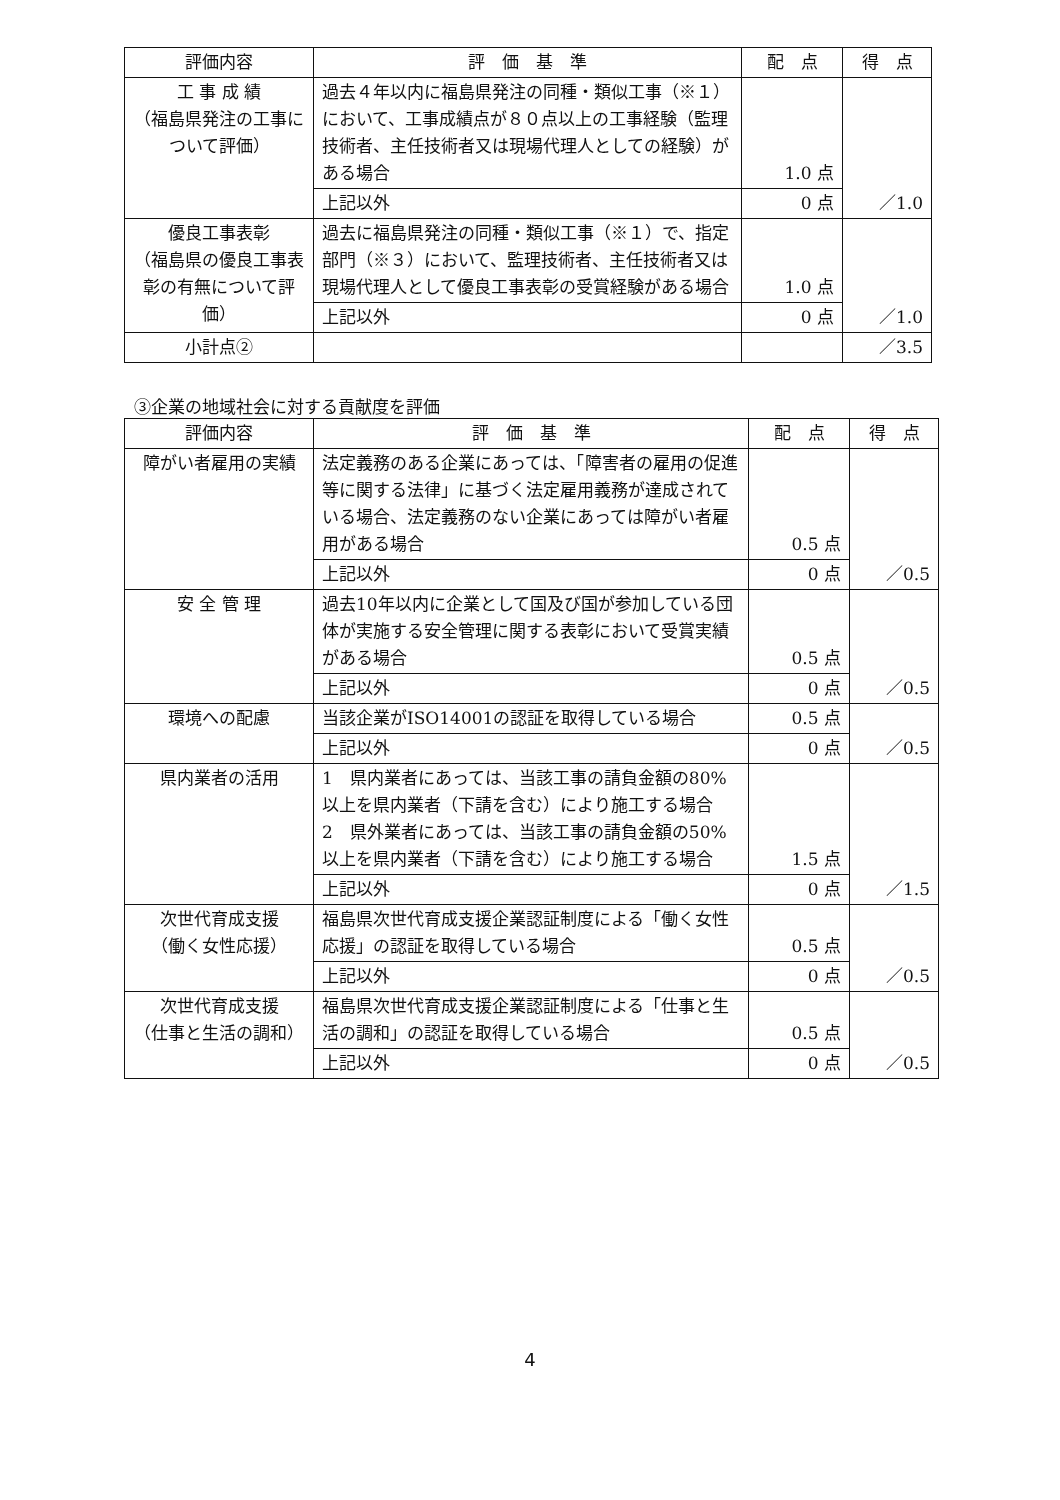| 評価内容 | 評 価 基 準 | 配 点 | 得 点 |
| --- | --- | --- | --- |
| 工 事 成 績 （福島県発注の工事について評価） | 過去４年以内に福島県発注の同種・類似工事（※１）において、工事成績点が８０点以上の工事経験（監理技術者、主任技術者又は現場代理人としての経験）がある場合 | 1.0 点 | ／1.0 |
| | 上記以外 | 0 点 | |
| 優良工事表彰 （福島県の優良工事表彰の有無について評価） | 過去に福島県発注の同種・類似工事（※１）で、指定部門（※３）において、監理技術者、主任技術者又は現場代理人として優良工事表彰の受賞経験がある場合 | 1.0 点 | ／1.0 |
| | 上記以外 | 0 点 | |
| 小計点② | | | ／3.5 |
③企業の地域社会に対する貢献度を評価
| 評価内容 | 評 価 基 準 | 配 点 | 得 点 |
| --- | --- | --- | --- |
| 障がい者雇用の実績 | 法定義務のある企業にあっては、「障害者の雇用の促進等に関する法律」に基づく法定雇用義務が達成されている場合、法定義務のない企業にあっては障がい者雇用がある場合 | 0.5 点 | ／0.5 |
| | 上記以外 | 0 点 | |
| 安 全 管 理 | 過去10年以内に企業として国及び国が参加している団体が実施する安全管理に関する表彰において受賞実績がある場合 | 0.5 点 | ／0.5 |
| | 上記以外 | 0 点 | |
| 環境への配慮 | 当該企業がISO14001の認証を取得している場合 | 0.5 点 | ／0.5 |
| | 上記以外 | 0 点 | |
| 県内業者の活用 | 1 県内業者にあっては、当該工事の請負金額の80%以上を県内業者（下請を含む）により施工する場合 2 県外業者にあっては、当該工事の請負金額の50%以上を県内業者（下請を含む）により施工する場合 | 1.5 点 | ／1.5 |
| | 上記以外 | 0 点 | |
| 次世代育成支援 （働く女性応援） | 福島県次世代育成支援企業認証制度による「働く女性応援」の認証を取得している場合 | 0.5 点 | ／0.5 |
| | 上記以外 | 0 点 | |
| 次世代育成支援 （仕事と生活の調和） | 福島県次世代育成支援企業認証制度による「仕事と生活の調和」の認証を取得している場合 | 0.5 点 | ／0.5 |
| | 上記以外 | 0 点 | |
4